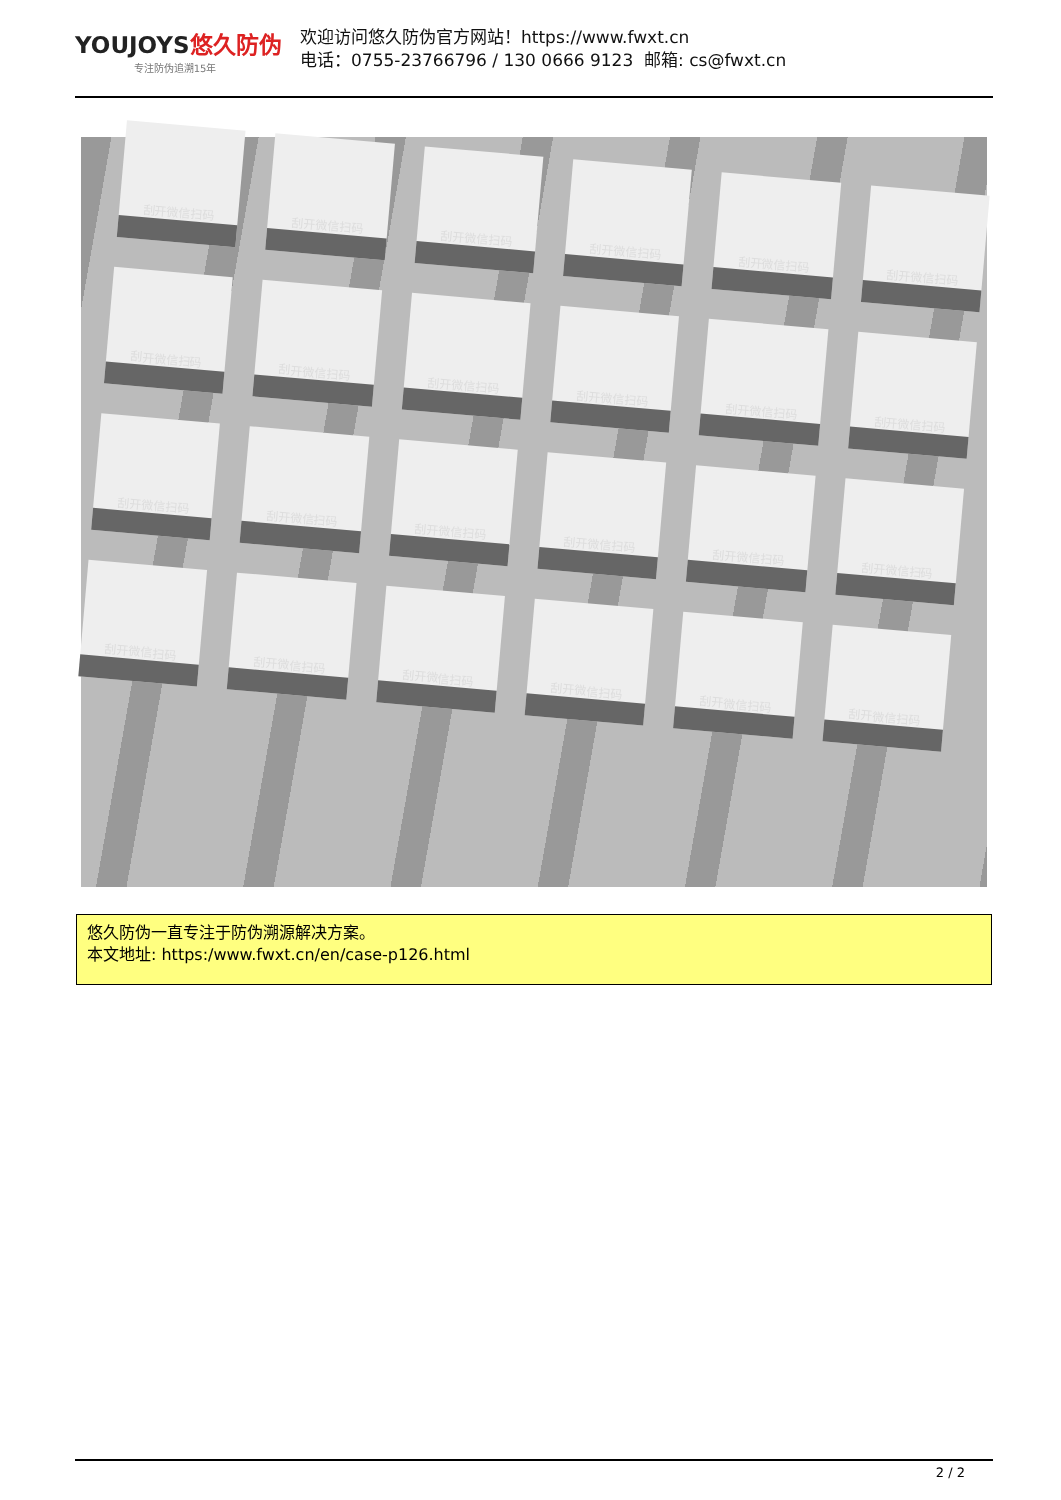YOUJOYS悠久防伪
专注防伪追溯15年
欢迎访问悠久防伪官方网站！https://www.fwxt.cn
电话：0755-23766796 / 130 0666 9123 邮箱: cs@fwxt.cn
刮开微信扫码
刮开微信扫码
刮开微信扫码
刮开微信扫码
刮开微信扫码
刮开微信扫码
刮开微信扫码
刮开微信扫码
刮开微信扫码
刮开微信扫码
刮开微信扫码
刮开微信扫码
刮开微信扫码
刮开微信扫码
刮开微信扫码
刮开微信扫码
刮开微信扫码
刮开微信扫码
刮开微信扫码
刮开微信扫码
刮开微信扫码
刮开微信扫码
刮开微信扫码
刮开微信扫码
悠久防伪一直专注于防伪溯源解决方案。
本文地址: https:/www.fwxt.cn/en/case-p126.html
2 / 2